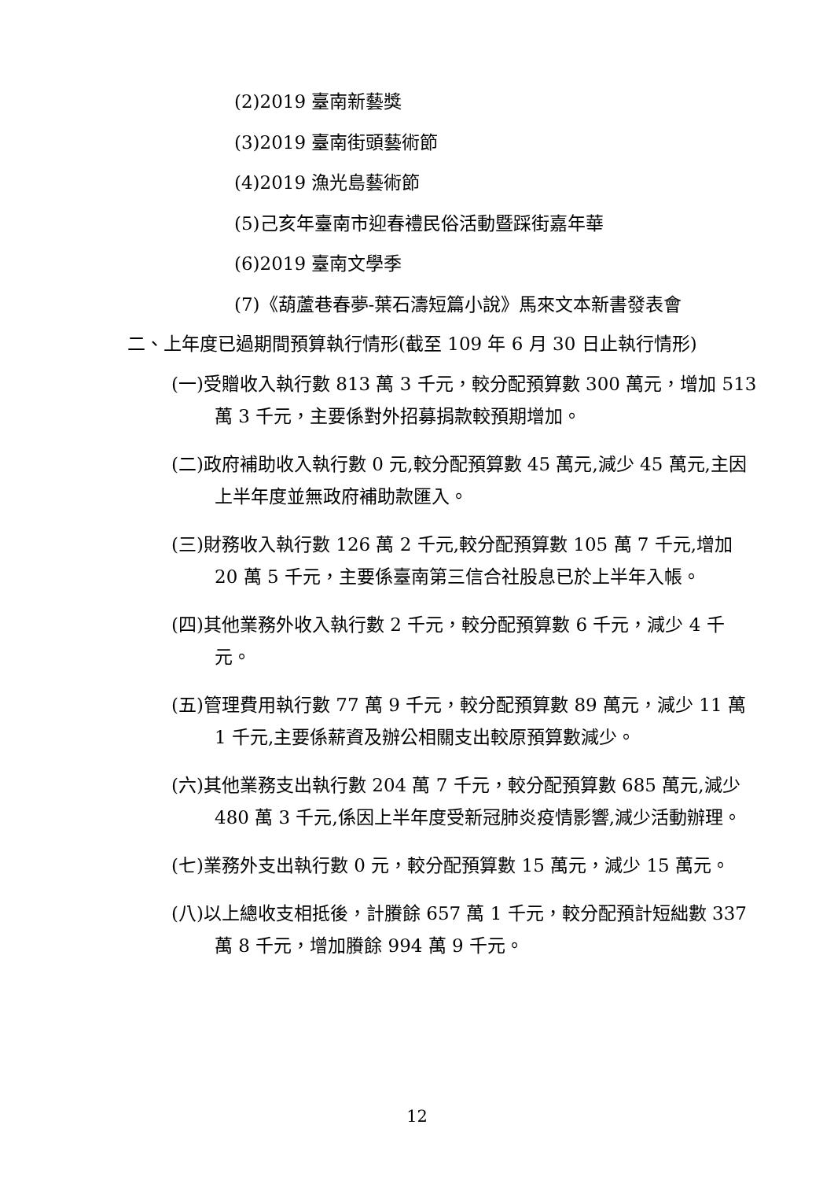(2)2019 臺南新藝獎
(3)2019 臺南街頭藝術節
(4)2019 漁光島藝術節
(5)己亥年臺南市迎春禮民俗活動暨踩街嘉年華
(6)2019 臺南文學季
(7)《葫蘆巷春夢-葉石濤短篇小說》馬來文本新書發表會
二、上年度已過期間預算執行情形(截至 109 年 6 月 30 日止執行情形)
(一)受贈收入執行數 813 萬 3 千元，較分配預算數 300 萬元，增加 513 萬 3 千元，主要係對外招募捐款較預期增加。
(二)政府補助收入執行數 0 元,較分配預算數 45 萬元,減少 45 萬元,主因上半年度並無政府補助款匯入。
(三)財務收入執行數 126 萬 2 千元,較分配預算數 105 萬 7 千元,增加 20 萬 5 千元，主要係臺南第三信合社股息已於上半年入帳。
(四)其他業務外收入執行數 2 千元，較分配預算數 6 千元，減少 4 千元。
(五)管理費用執行數 77 萬 9 千元，較分配預算數 89 萬元，減少 11 萬 1 千元,主要係薪資及辦公相關支出較原預算數減少。
(六)其他業務支出執行數 204 萬 7 千元，較分配預算數 685 萬元,減少 480 萬 3 千元,係因上半年度受新冠肺炎疫情影響,減少活動辦理。
(七)業務外支出執行數 0 元，較分配預算數 15 萬元，減少 15 萬元。
(八)以上總收支相抵後，計賸餘 657 萬 1 千元，較分配預計短絀數 337 萬 8 千元，增加賸餘 994 萬 9 千元。
12